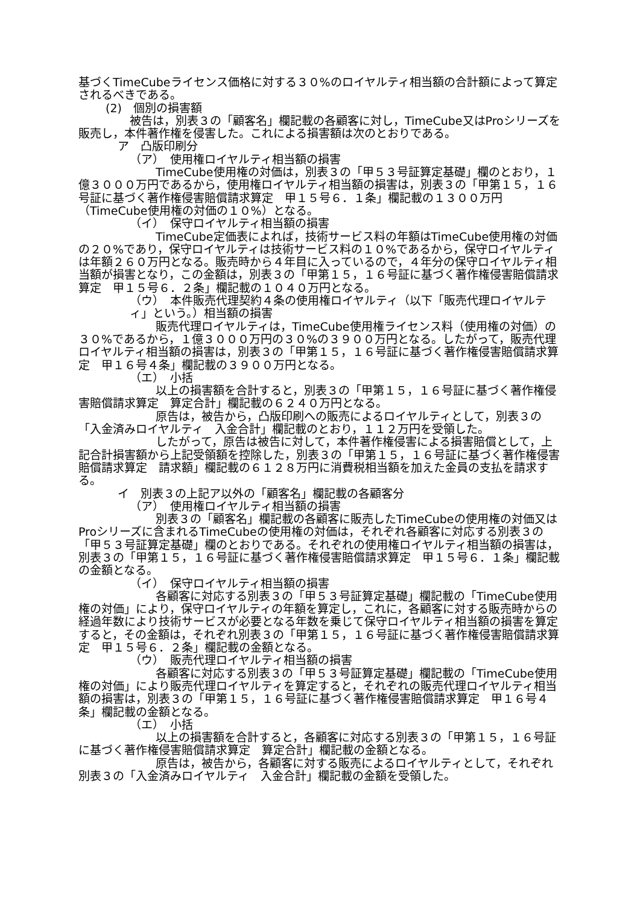基づくTimeCubeライセンス価格に対する３０%のロイヤルティ相当額の合計額によって算定されるべきである。
(2)　個別の損害額
被告は，別表３の「顧客名」欄記載の各顧客に対し，TimeCube又はProシリーズを販売し，本件著作権を侵害した。これによる損害額は次のとおりである。
ア　凸版印刷分
（ア）　使用権ロイヤルティ相当額の損害
TimeCube使用権の対価は，別表３の「甲５３号証算定基礎」欄のとおり，１億３０００万円であるから，使用権ロイヤルティ相当額の損害は，別表３の「甲第１５，１６号証に基づく著作権侵害賠償請求算定　甲１５号６．１条」欄記載の１３００万円（TimeCube使用権の対価の１０%）となる。
（イ）　保守ロイヤルティ相当額の損害
TimeCube定価表によれば，技術サービス料の年額はTimeCube使用権の対価の２０%であり，保守ロイヤルティは技術サービス料の１０%であるから，保守ロイヤルティは年額２６０万円となる。販売時から４年目に入っているので，４年分の保守ロイヤルティ相当額が損害となり，この金額は，別表３の「甲第１５，１６号証に基づく著作権侵害賠償請求算定　甲１５号６．２条」欄記載の１０４０万円となる。
（ウ）　本件販売代理契約４条の使用権ロイヤルティ（以下「販売代理ロイヤルティ」という。）相当額の損害
販売代理ロイヤルティは，TimeCube使用権ライセンス料（使用権の対価）の３０%であるから，１億３０００万円の３０%の３９００万円となる。したがって，販売代理ロイヤルティ相当額の損害は，別表３の「甲第１５，１６号証に基づく著作権侵害賠償請求算定　甲１６号４条」欄記載の３９００万円となる。
（エ）　小括
以上の損害額を合計すると，別表３の「甲第１５，１６号証に基づく著作権侵害賠償請求算定　算定合計」欄記載の６２４０万円となる。
原告は，被告から，凸版印刷への販売によるロイヤルティとして，別表３の「入金済みロイヤルティ　入金合計」欄記載のとおり，１１２万円を受領した。
したがって，原告は被告に対して，本件著作権侵害による損害賠償として，上記合計損害額から上記受領額を控除した，別表３の「甲第１５，１６号証に基づく著作権侵害賠償請求算定　請求額」欄記載の６１２８万円に消費税相当額を加えた金員の支払を請求する。
イ　別表３の上記ア以外の「顧客名」欄記載の各顧客分
（ア）　使用権ロイヤルティ相当額の損害
別表３の「顧客名」欄記載の各顧客に販売したTimeCubeの使用権の対価又はProシリーズに含まれるTimeCubeの使用権の対価は，それぞれ各顧客に対応する別表３の「甲５３号証算定基礎」欄のとおりである。それぞれの使用権ロイヤルティ相当額の損害は，別表３の「甲第１５，１６号証に基づく著作権侵害賠償請求算定　甲１５号６．１条」欄記載の金額となる。
（イ）　保守ロイヤルティ相当額の損害
各顧客に対応する別表３の「甲５３号証算定基礎」欄記載の「TimeCube使用権の対価」により，保守ロイヤルティの年額を算定し，これに，各顧客に対する販売時からの経過年数により技術サービスが必要となる年数を乗じて保守ロイヤルティ相当額の損害を算定すると，その金額は，それぞれ別表３の「甲第１５，１６号証に基づく著作権侵害賠償請求算定　甲１５号６．２条」欄記載の金額となる。
（ウ）　販売代理ロイヤルティ相当額の損害
各顧客に対応する別表３の「甲５３号証算定基礎」欄記載の「TimeCube使用権の対価」により販売代理ロイヤルティを算定すると，それぞれの販売代理ロイヤルティ相当額の損害は，別表３の「甲第１５，１６号証に基づく著作権侵害賠償請求算定　甲１６号４条」欄記載の金額となる。
（エ）　小括
以上の損害額を合計すると，各顧客に対応する別表３の「甲第１５，１６号証に基づく著作権侵害賠償請求算定　算定合計」欄記載の金額となる。
原告は，被告から，各顧客に対する販売によるロイヤルティとして，それぞれ別表３の「入金済みロイヤルティ　入金合計」欄記載の金額を受領した。